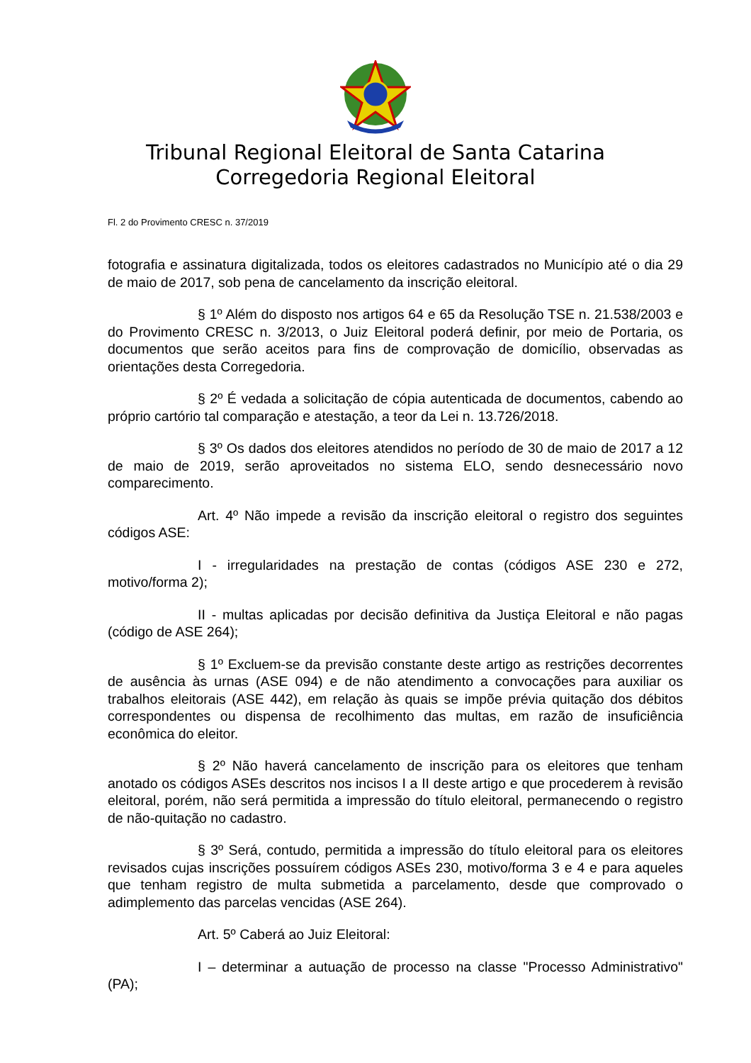Tribunal Regional Eleitoral de Santa Catarina
Corregedoria Regional Eleitoral
Fl. 2 do Provimento CRESC n. 37/2019
fotografia e assinatura digitalizada, todos os eleitores cadastrados no Município até o dia 29 de maio de 2017, sob pena de cancelamento da inscrição eleitoral.
§ 1º Além do disposto nos artigos 64 e 65 da Resolução TSE n. 21.538/2003 e do Provimento CRESC n. 3/2013, o Juiz Eleitoral poderá definir, por meio de Portaria, os documentos que serão aceitos para fins de comprovação de domicílio, observadas as orientações desta Corregedoria.
§ 2º É vedada a solicitação de cópia autenticada de documentos, cabendo ao próprio cartório tal comparação e atestação, a teor da Lei n. 13.726/2018.
§ 3º Os dados dos eleitores atendidos no período de 30 de maio de 2017 a 12 de maio de 2019, serão aproveitados no sistema ELO, sendo desnecessário novo comparecimento.
Art. 4º Não impede a revisão da inscrição eleitoral o registro dos seguintes códigos ASE:
I - irregularidades na prestação de contas (códigos ASE 230 e 272, motivo/forma 2);
II - multas aplicadas por decisão definitiva da Justiça Eleitoral e não pagas (código de ASE 264);
§ 1º Excluem-se da previsão constante deste artigo as restrições decorrentes de ausência às urnas (ASE 094) e de não atendimento a convocações para auxiliar os trabalhos eleitorais (ASE 442), em relação às quais se impõe prévia quitação dos débitos correspondentes ou dispensa de recolhimento das multas, em razão de insuficiência econômica do eleitor.
§ 2º Não haverá cancelamento de inscrição para os eleitores que tenham anotado os códigos ASEs descritos nos incisos I a II deste artigo e que procederem à revisão eleitoral, porém, não será permitida a impressão do título eleitoral, permanecendo o registro de não-quitação no cadastro.
§ 3º Será, contudo, permitida a impressão do título eleitoral para os eleitores revisados cujas inscrições possuírem códigos ASEs 230, motivo/forma 3 e 4 e para aqueles que tenham registro de multa submetida a parcelamento, desde que comprovado o adimplemento das parcelas vencidas (ASE 264).
Art. 5º Caberá ao Juiz Eleitoral:
I – determinar a autuação de processo na classe "Processo Administrativo" (PA);